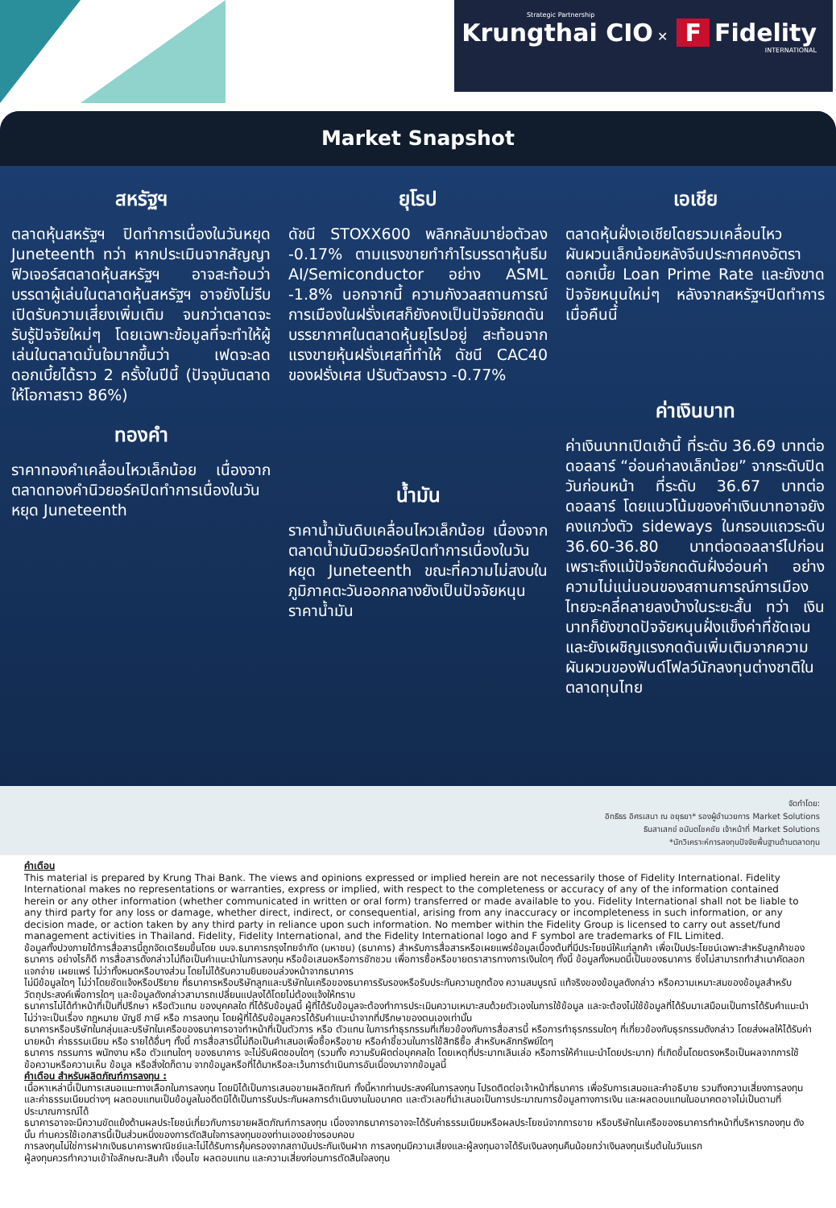Strategic Partnership
Krungthai CIO ✕ F Fidelity
INTERNATIONAL
Market Snapshot
สหรัฐฯ
ตลาดหุ้นสหรัฐฯ ปิดทำการเนื่องในวันหยุด Juneteenth ทว่า หากประเมินจากสัญญาฟิวเจอร์สตลาดหุ้นสหรัฐฯ อาจสะท้อนว่า บรรดาผู้เล่นในตลาดหุ้นสหรัฐฯ อาจยังไม่รีบเปิดรับความเสี่ยงเพิ่มเติม จนกว่าตลาดจะรับรู้ปัจจัยใหม่ๆ โดยเฉพาะข้อมูลที่จะทำให้ผู้เล่นในตลาดมั่นใจมากขึ้นว่า เฟดจะลดดอกเบี้ยได้ราว 2 ครั้งในปีนี้ (ปัจจุบันตลาดให้โอกาสราว 86%)
ทองคำ
ราคาทองคำเคลื่อนไหวเล็กน้อย เนื่องจากตลาดทองคำนิวยอร์คปิดทำการเนื่องในวันหยุด Juneteenth
ยุโรป
ดัชนี STOXX600 พลิกกลับมาย่อตัวลง -0.17% ตามแรงขายทำกำไรบรรดาหุ้นธีม AI/Semiconductor อย่าง ASML -1.8% นอกจากนี้ ความกังวลสถานการณ์การเมืองในฝรั่งเศสก็ยังคงเป็นปัจจัยกดดันบรรยากาศในตลาดหุ้นยุโรปอยู่ สะท้อนจากแรงขายหุ้นฝรั่งเศสที่ทำให้ ดัชนี CAC40 ของฝรั่งเศส ปรับตัวลงราว -0.77%
น้ำมัน
ราคาน้ำมันดิบเคลื่อนไหวเล็กน้อย เนื่องจากตลาดน้ำมันนิวยอร์คปิดทำการเนื่องในวันหยุด Juneteenth ขณะที่ความไม่สงบในภูมิภาคตะวันออกกลางยังเป็นปัจจัยหนุนราคาน้ำมัน
เอเชีย
ตลาดหุ้นฝั่งเอเชียโดยรวมเคลื่อนไหวผันผวนเล็กน้อยหลังจีนประกาศคงอัตราดอกเบี้ย Loan Prime Rate และยังขาดปัจจัยหนุนใหม่ๆ หลังจากสหรัฐฯปิดทำการเมื่อคืนนี้
ค่าเงินบาท
ค่าเงินบาทเปิดเช้านี้ ที่ระดับ 36.69 บาทต่อดอลลาร์ “อ่อนค่าลงเล็กน้อย” จากระดับปิดวันก่อนหน้า ที่ระดับ 36.67 บาทต่อดอลลาร์ โดยแนวโน้มของค่าเงินบาทอาจยังคงแกว่งตัว sideways ในกรอบแถวระดับ 36.60-36.80 บาทต่อดอลลาร์ไปก่อน เพราะถึงแม้ปัจจัยกดดันฝั่งอ่อนค่า อย่างความไม่แน่นอนของสถานการณ์การเมืองไทยจะคลี่คลายลงบ้างในระยะสั้น ทว่า เงินบาทก็ยังขาดปัจจัยหนุนฝั่งแข็งค่าที่ชัดเจน และยังเผชิญแรงกดดันเพิ่มเติมจากความผันผวนของฟันด์โฟลว์นักลงทุนต่างชาติในตลาดทุนไทย
จัดทำโดย:
อิทธิธร อิศรเสนา ณ อยุธยา* รองผู้อำนวยการ Market Solutions
ธินสาเสกข์ อนันตโชคชัย เจ้าหน้าที่ Market Solutions
*นักวิเคราะห์การลงทุนปัจจัยพื้นฐานด้านตลาดทุน
คำเตือน
This material is prepared by Krung Thai Bank. The views and opinions expressed or implied herein are not necessarily those of Fidelity International. Fidelity International makes no representations or warranties, express or implied, with respect to the completeness or accuracy of any of the information contained herein or any other information (whether communicated in written or oral form) transferred or made available to you. Fidelity International shall not be liable to any third party for any loss or damage, whether direct, indirect, or consequential, arising from any inaccuracy or incompleteness in such information, or any decision made, or action taken by any third party in reliance upon such information. No member within the Fidelity Group is licensed to carry out asset/fund management activities in Thailand. Fidelity, Fidelity International, and the Fidelity International logo and F symbol are trademarks of FIL Limited.
ข้อมูลทั้งปวงภายใต้การสื่อสารนี้ถูกจัดเตรียมขึ้นโดย บมจ.ธนาคารกรุงไทยจำกัด (มหาชน) (ธนาคาร) สำหรับการสื่อสารหรือเผยแพร่ข้อมูลเบื้องต้นที่มีประโยชน์ให้แก่ลูกค้า เพื่อเป็นประโยชน์เฉพาะสำหรับลูกค้าของธนาคาร อย่างไรก็ดี การสื่อสารดังกล่าวไม่ถือเป็นคำแนะนำในการลงทุน หรือข้อเสนอหรือการชักชวน เพื่อการซื้อหรือขายตราสารทางการเงินใดๆ ทั้งนี้ ข้อมูลทั้งหมดนี้เป็นของธนาคาร ซึ่งไม่สามารถทำสำเนาคัดลอก แจกจ่าย เผยแพร่ ไม่ว่าทั้งหมดหรือบางส่วน โดยไม่ได้รับความยินยอมล่วงหน้าจากธนาคาร
ไม่มีข้อมูลใดๆ ไม่ว่าโดยชัดแจ้งหรือปริยาย ที่ธนาคารหรือบริษัทลูกและบริษัทในเครือของธนาคารรับรองหรือรับประกันความถูกต้อง ความสมบูรณ์ แท้จริงของข้อมูลดังกล่าว หรือความเหมาะสมของข้อมูลสำหรับวัตถุประสงค์เพื่อการใดๆ และข้อมูลดังกล่าวสามารถเปลี่ยนแปลงได้โดยไม่ต้องแจ้งให้ทราบ
ธนาคารไม่ได้ทำหน้าที่เป็นที่ปรึกษา หรือตัวแทน ของบุคคลใด ที่ได้รับข้อมูลนี้ ผู้ที่ได้รับข้อมูลจะต้องทำการประเมินความเหมาะสมด้วยตัวเองในการใช้ข้อมูล และจะต้องไม่ใช้ข้อมูลที่ได้รับมาเสมือนเป็นการได้รับคำแนะนำ ไม่ว่าจะเป็นเรื่อง กฎหมาย บัญชี ภาษี หรือ การลงทุน โดยผู้ที่ได้รับข้อมูลควรได้รับคำแนะนำจากที่ปรึกษาของตนเองเท่านั้น
ธนาคารหรือบริษัทในกลุ่มและบริษัทในเครือของธนาคารอาจทำหน้าที่เป็นตัวการ หรือ ตัวแทน ในการทำธุรกรรมที่เกี่ยวข้องกับการสื่อสารนี้ หรือการทำธุรกรรมใดๆ ที่เกี่ยวข้องกับธุรกรรมดังกล่าว โดยส่งผลให้ได้รับค่านายหน้า ค่าธรรมเนียม หรือ รายได้อื่นๆ ทั้งนี้ การสื่อสารนี้ไม่ถือเป็นคำเสนอเพื่อซื้อหรือขาย หรือคำชี้ชวนในการใช้สิทธิซื้อ สำหรับหลักทรัพย์ใดๆ
ธนาคาร กรรมการ พนักงาน หรือ ตัวแทนใดๆ ของธนาคาร จะไม่รับผิดชอบใดๆ (รวมทั้ง ความรับผิดต่อบุคคลใด โดยเหตุที่ประมาทเลินเล่อ หรือการให้คำแนะนำโดยประมาท) ที่เกิดขึ้นโดยตรงหรือเป็นผลจากการใช้ข้อความหรือความเห็น ข้อมูล หรือสิ่งใดก็ตาม จากข้อมูลหรือที่ได้มาหรือละเว้นการดำเนินการอันเนื่องมาจากข้อมูลนี้
คำเตือน สำหรับผลิตภัณฑ์การลงทุน :
เนื้อหาเหล่านี้เป็นการเสนอแนะทางเลือกในการลงทุน โดยมิได้เป็นการเสนอขายผลิตภัณฑ์ ทั้งนี้หากท่านประสงค์ในการลงทุน โปรดติดต่อเจ้าหน้าที่ธนาคาร เพื่อรับการเสนอและคำอธิบาย รวมถึงความเสี่ยงการลงทุนและค่าธรรมเนียมต่างๆ ผลตอบแทนเป็นข้อมูลในอดีตมิได้เป็นการรับประกันผลการดำเนินงานในอนาคต และตัวเลขที่นำเสนอเป็นการประมาณการข้อมูลทางการเงิน และผลตอบแทนในอนาคตอาจไม่เป็นตามที่ประมาณการณ์ได้
ธนาคารอาจจะมีความขัดแย้งด้านผลประโยชน์เกี่ยวกับการขายผลิตภัณฑ์การลงทุน เนื่องจากธนาคารอาจจะได้รับค่าธรรมเนียมหรือผลประโยชน์จากการขาย หรือบริษัทในเครือของธนาคารทำหน้าที่บริหารกองทุน ดังนั้น ท่านควรใช้เอกสารนี้เป็นส่วนหนึ่งของการตัดสินใจการลงทุนของท่านเองอย่างรอบคอบ
การลงทุนไม่ใช่การฝากเงินธนาคารพาณิชย์และไม่ได้รับการคุ้มครองจากสถาบันประกันเงินฝาก การลงทุนมีความเสี่ยงและผู้ลงทุนอาจได้รับเงินลงทุนคืนน้อยกว่าเงินลงทุนเริ่มต้นในวันแรก
ผู้ลงทุนควรทำความเข้าใจลักษณะสินค้า เงื่อนไข ผลตอบแทน และความเสี่ยงก่อนการตัดสินใจลงทุน